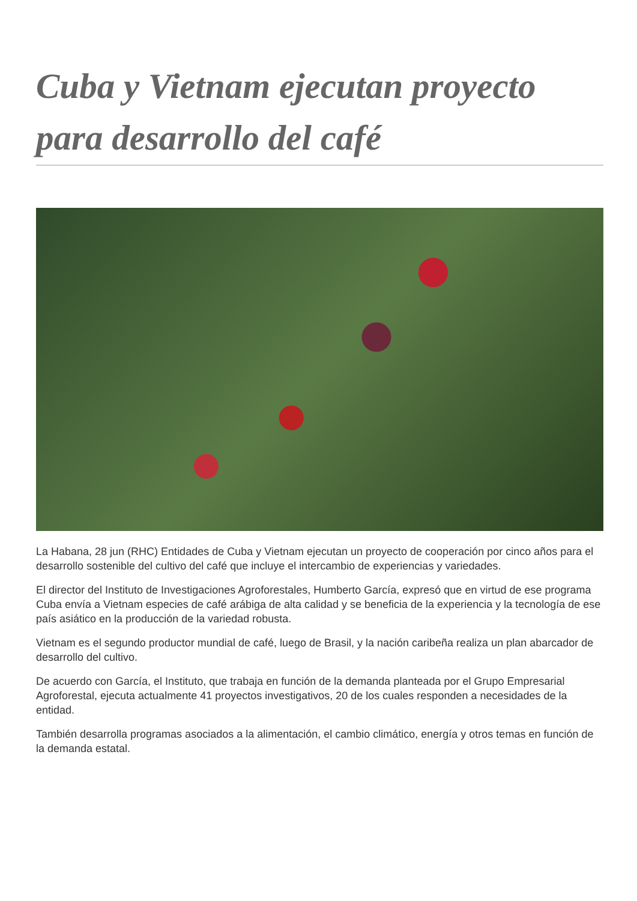Cuba y Vietnam ejecutan proyecto para desarrollo del café
La Habana, 28 jun (RHC) Entidades de Cuba y Vietnam ejecutan un proyecto de cooperación por cinco años para el desarrollo sostenible del cultivo del café que incluye el intercambio de experiencias y variedades.
El director del Instituto de Investigaciones Agroforestales, Humberto García, expresó que en virtud de ese programa Cuba envía a Vietnam especies de café arábiga de alta calidad y se beneficia de la experiencia y la tecnología de ese país asiático en la producción de la variedad robusta.
Vietnam es el segundo productor mundial de café, luego de Brasil, y la nación caribeña realiza un plan abarcador de desarrollo del cultivo.
De acuerdo con García, el Instituto, que trabaja en función de la demanda planteada por el Grupo Empresarial Agroforestal, ejecuta actualmente 41 proyectos investigativos, 20 de los cuales responden a necesidades de la entidad.
También desarrolla programas asociados a la alimentación, el cambio climático, energía y otros temas en función de la demanda estatal.